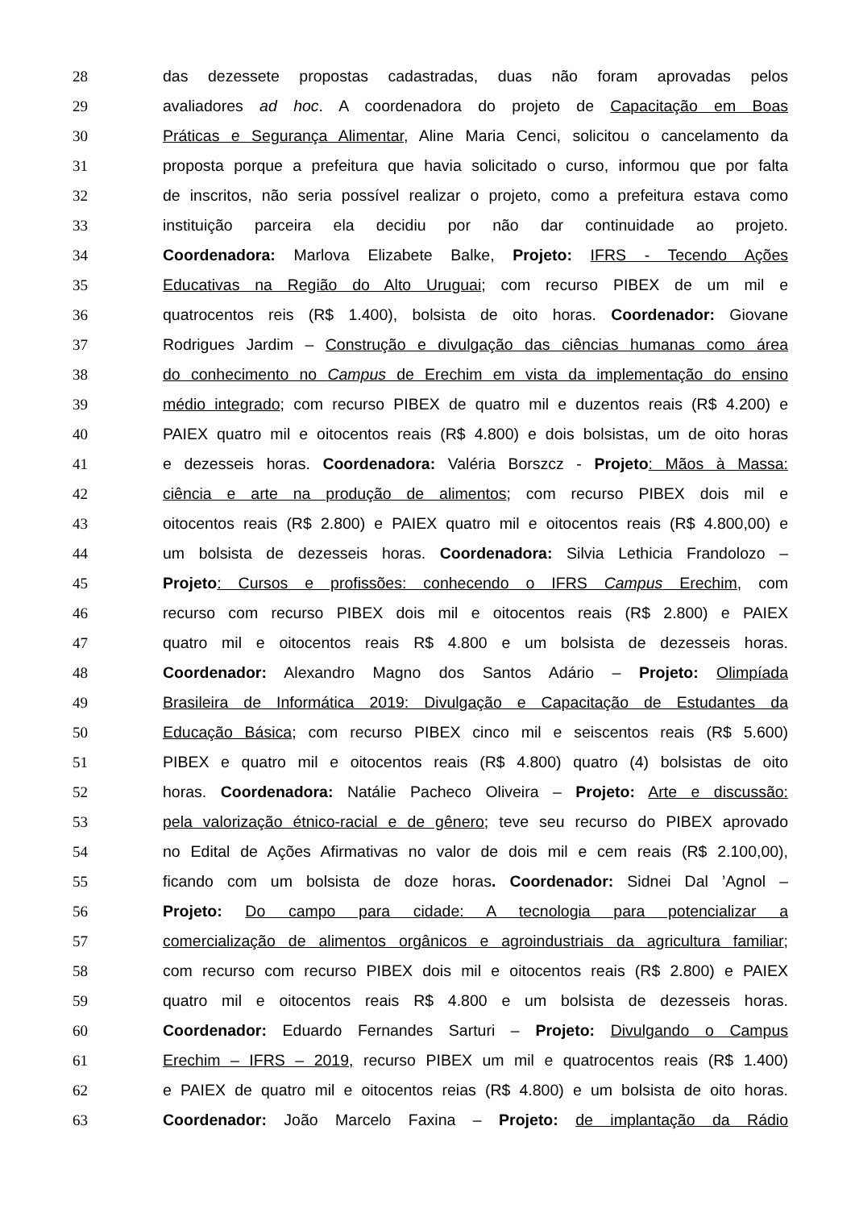28 das dezessete propostas cadastradas, duas não foram aprovadas pelos
29 avaliadores ad hoc. A coordenadora do projeto de Capacitação em Boas
30 Práticas e Segurança Alimentar, Aline Maria Cenci, solicitou o cancelamento da
31 proposta porque a prefeitura que havia solicitado o curso, informou que por falta
32 de inscritos, não seria possível realizar o projeto, como a prefeitura estava como
33 instituição parceira ela decidiu por não dar continuidade ao projeto.
34 Coordenadora: Marlova Elizabete Balke, Projeto: IFRS - Tecendo Ações
35 Educativas na Região do Alto Uruguai; com recurso PIBEX de um mil e
36 quatrocentos reis (R$ 1.400), bolsista de oito horas. Coordenador: Giovane
37 Rodrigues Jardim – Construção e divulgação das ciências humanas como área
38 do conhecimento no Campus de Erechim em vista da implementação do ensino
39 médio integrado; com recurso PIBEX de quatro mil e duzentos reais (R$ 4.200) e
40 PAIEX quatro mil e oitocentos reais (R$ 4.800) e dois bolsistas, um de oito horas
41 e dezesseis horas. Coordenadora: Valéria Borszcz - Projeto: Mãos à Massa:
42 ciência e arte na produção de alimentos; com recurso PIBEX dois mil e
43 oitocentos reais (R$ 2.800) e PAIEX quatro mil e oitocentos reais (R$ 4.800,00) e
44 um bolsista de dezesseis horas. Coordenadora: Silvia Lethicia Frandolozo –
45 Projeto: Cursos e profissões: conhecendo o IFRS Campus Erechim, com
46 recurso com recurso PIBEX dois mil e oitocentos reais (R$ 2.800) e PAIEX
47 quatro mil e oitocentos reais R$ 4.800 e um bolsista de dezesseis horas.
48 Coordenador: Alexandro Magno dos Santos Adário – Projeto: Olimpíada
49 Brasileira de Informática 2019: Divulgação e Capacitação de Estudantes da
50 Educação Básica; com recurso PIBEX cinco mil e seiscentos reais (R$ 5.600)
51 PIBEX e quatro mil e oitocentos reais (R$ 4.800) quatro (4) bolsistas de oito
52 horas. Coordenadora: Natálie Pacheco Oliveira – Projeto: Arte e discussão:
53 pela valorização étnico-racial e de gênero; teve seu recurso do PIBEX aprovado
54 no Edital de Ações Afirmativas no valor de dois mil e cem reais (R$ 2.100,00),
55 ficando com um bolsista de doze horas. Coordenador: Sidnei Dal ’Agnol –
56 Projeto: Do campo para cidade: A tecnologia para potencializar a
57 comercialização de alimentos orgânicos e agroindustriais da agricultura familiar;
58 com recurso com recurso PIBEX dois mil e oitocentos reais (R$ 2.800) e PAIEX
59 quatro mil e oitocentos reais R$ 4.800 e um bolsista de dezesseis horas.
60 Coordenador: Eduardo Fernandes Sarturi – Projeto: Divulgando o Campus
61 Erechim – IFRS – 2019, recurso PIBEX um mil e quatrocentos reais (R$ 1.400)
62 e PAIEX de quatro mil e oitocentos reias (R$ 4.800) e um bolsista de oito horas.
63 Coordenador: João Marcelo Faxina – Projeto: de implantação da Rádio